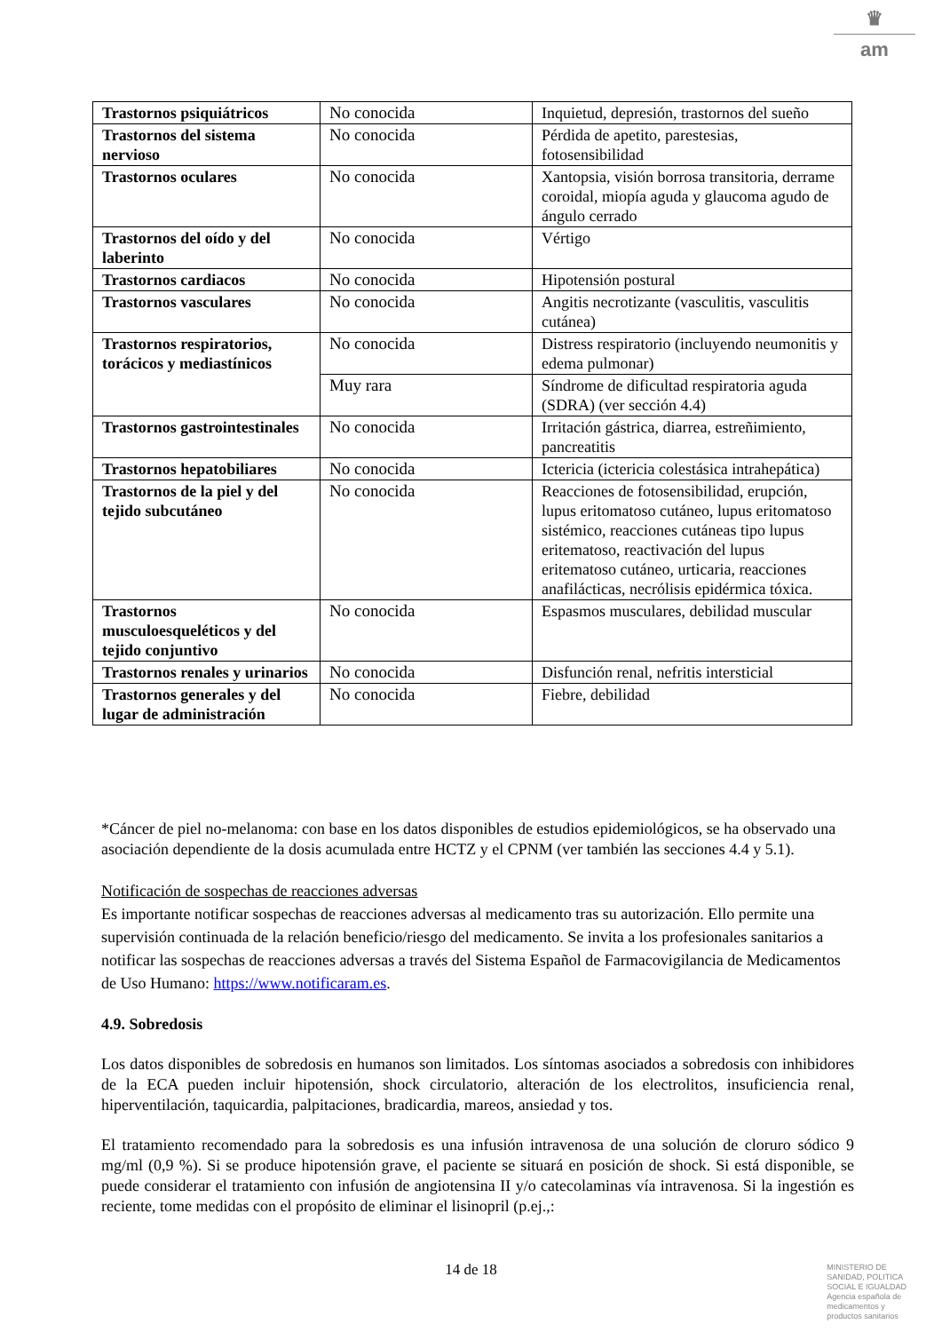♛
am
| Trastornos psiquiátricos | No conocida | Inquietud, depresión, trastornos del sueño |
| Trastornos del sistema nervioso | No conocida | Pérdida de apetito, parestesias, fotosensibilidad |
| Trastornos oculares | No conocida | Xantopsia, visión borrosa transitoria, derrame coroidal, miopía aguda y glaucoma agudo de ángulo cerrado |
| Trastornos del oído y del laberinto | No conocida | Vértigo |
| Trastornos cardiacos | No conocida | Hipotensión postural |
| Trastornos vasculares | No conocida | Angitis necrotizante (vasculitis, vasculitis cutánea) |
| Trastornos respiratorios, torácicos y mediastínicos | No conocida | Distress respiratorio (incluyendo neumonitis y edema pulmonar) |
| | Muy rara | Síndrome de dificultad respiratoria aguda (SDRA) (ver sección 4.4) |
| Trastornos gastrointestinales | No conocida | Irritación gástrica, diarrea, estreñimiento, pancreatitis |
| Trastornos hepatobiliares | No conocida | Ictericia (ictericia colestásica intrahepática) |
| Trastornos de la piel y del tejido subcutáneo | No conocida | Reacciones de fotosensibilidad, erupción, lupus eritomatoso cutáneo, lupus eritomatoso sistémico, reacciones cutáneas tipo lupus eritematoso, reactivación del lupus eritematoso cutáneo, urticaria, reacciones anafilácticas, necrólisis epidérmica tóxica. |
| Trastornos musculoesqueléticos y del tejido conjuntivo | No conocida | Espasmos musculares, debilidad muscular |
| Trastornos renales y urinarios | No conocida | Disfunción renal, nefritis intersticial |
| Trastornos generales y del lugar de administración | No conocida | Fiebre, debilidad |
*Cáncer de piel no-melanoma: con base en los datos disponibles de estudios epidemiológicos, se ha observado una asociación dependiente de la dosis acumulada entre HCTZ y el CPNM (ver también las secciones 4.4 y 5.1).
Notificación de sospechas de reacciones adversas
Es importante notificar sospechas de reacciones adversas al medicamento tras su autorización. Ello permite una supervisión continuada de la relación beneficio/riesgo del medicamento. Se invita a los profesionales sanitarios a notificar las sospechas de reacciones adversas a través del Sistema Español de Farmacovigilancia de Medicamentos de Uso Humano: https://www.notificaram.es.
4.9. Sobredosis
Los datos disponibles de sobredosis en humanos son limitados. Los síntomas asociados a sobredosis con inhibidores de la ECA pueden incluir hipotensión, shock circulatorio, alteración de los electrolitos, insuficiencia renal, hiperventilación, taquicardia, palpitaciones, bradicardia, mareos, ansiedad y tos.
El tratamiento recomendado para la sobredosis es una infusión intravenosa de una solución de cloruro sódico 9 mg/ml (0,9 %). Si se produce hipotensión grave, el paciente se situará en posición de shock. Si está disponible, se puede considerar el tratamiento con infusión de angiotensina II y/o catecolaminas vía intravenosa. Si la ingestión es reciente, tome medidas con el propósito de eliminar el lisinopril (p.ej.,:
14 de 18
MINISTERIO DE
SANIDAD, POLITICA
SOCIAL E IGUALDAD
Agencia española de
medicamentos y
productos sanitarios